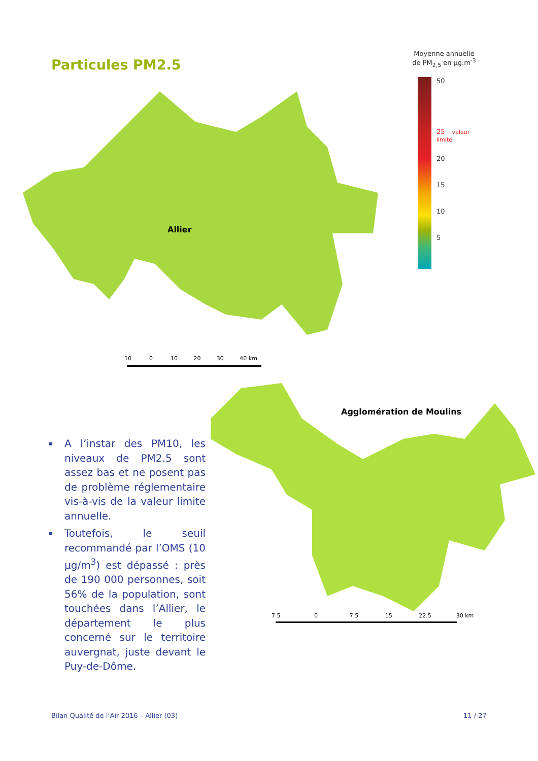Particules PM2.5
Moyenne annuelle
de PM<sub>2,5</sub> en µg.m<sup>-3</sup>
50
25 valeur limite
20
15
10
5
Allier
10 0 10 20 30 40 km
Agglomération de Moulins
7.5 0 7.5 15 22.5 30 km
▪ A l’instar des PM10, les niveaux de PM2.5 sont assez bas et ne posent pas de problème réglementaire vis-à-vis de la valeur limite annuelle.
▪ Toutefois, le seuil recommandé par l’OMS (10 µg/m<sup>3</sup>) est dépassé : près de 190 000 personnes, soit 56% de la population, sont touchées dans l’Allier, le département le plus concerné sur le territoire auvergnat, juste devant le Puy-de-Dôme.
Bilan Qualité de l’Air 2016 – Allier (03)
11 / 27